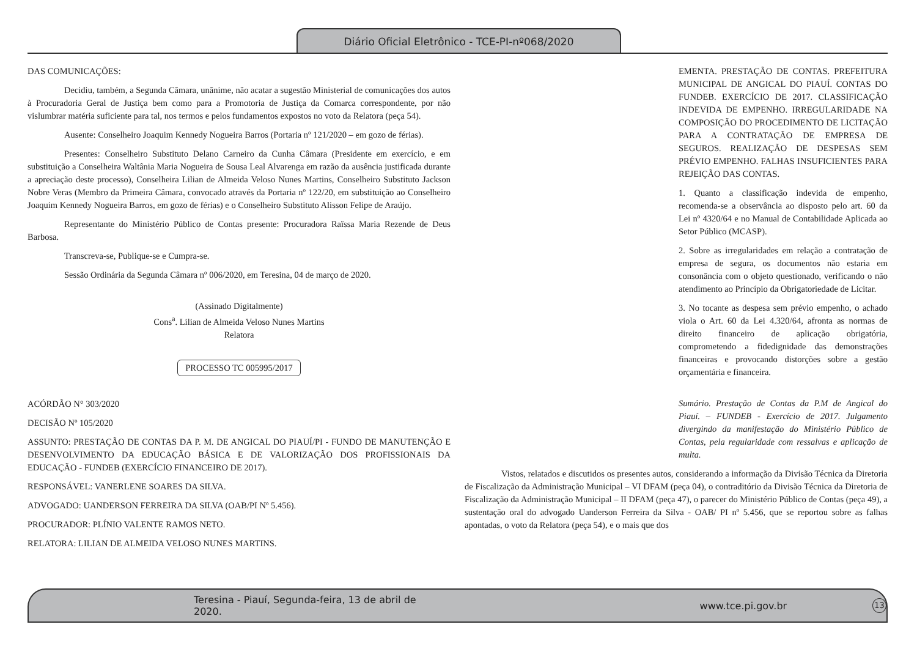Diário Oficial Eletrônico - TCE-PI-nº068/2020
DAS COMUNICAÇÕES:
Decidiu, também, a Segunda Câmara, unânime, não acatar a sugestão Ministerial de comunicações dos autos à Procuradoria Geral de Justiça bem como para a Promotoria de Justiça da Comarca correspondente, por não vislumbrar matéria suficiente para tal, nos termos e pelos fundamentos expostos no voto da Relatora (peça 54).
Ausente: Conselheiro Joaquim Kennedy Nogueira Barros (Portaria nº 121/2020 – em gozo de férias).
Presentes: Conselheiro Substituto Delano Carneiro da Cunha Câmara (Presidente em exercício, e em substituição a Conselheira Waltânia Maria Nogueira de Sousa Leal Alvarenga em razão da ausência justificada durante a apreciação deste processo), Conselheira Lilian de Almeida Veloso Nunes Martins, Conselheiro Substituto Jackson Nobre Veras (Membro da Primeira Câmara, convocado através da Portaria nº 122/20, em substituição ao Conselheiro Joaquim Kennedy Nogueira Barros, em gozo de férias) e o Conselheiro Substituto Alisson Felipe de Araújo.
Representante do Ministério Público de Contas presente: Procuradora Raïssa Maria Rezende de Deus Barbosa.
Transcreva-se, Publique-se e Cumpra-se.
Sessão Ordinária da Segunda Câmara nº 006/2020, em Teresina, 04 de março de 2020.
(Assinado Digitalmente)
Cons<sup>a</sup>. Lilian de Almeida Veloso Nunes Martins
Relatora
PROCESSO TC 005995/2017
ACÓRDÃO N° 303/2020
DECISÃO Nº 105/2020
ASSUNTO: PRESTAÇÃO DE CONTAS DA P. M. DE ANGICAL DO PIAUÍ/PI - FUNDO DE MANUTENÇÃO E DESENVOLVIMENTO DA EDUCAÇÃO BÁSICA E DE VALORIZAÇÃO DOS PROFISSIONAIS DA EDUCAÇÃO - FUNDEB (EXERCÍCIO FINANCEIRO DE 2017).
RESPONSÁVEL: VANERLENE SOARES DA SILVA.
ADVOGADO: UANDERSON FERREIRA DA SILVA (OAB/PI Nº 5.456).
PROCURADOR: PLÍNIO VALENTE RAMOS NETO.
RELATORA: LILIAN DE ALMEIDA VELOSO NUNES MARTINS.
EMENTA. PRESTAÇÃO DE CONTAS. PREFEITURA MUNICIPAL DE ANGICAL DO PIAUÍ. CONTAS DO FUNDEB. EXERCÍCIO DE 2017. CLASSIFICAÇÃO INDEVIDA DE EMPENHO. IRREGULARIDADE NA COMPOSIÇÃO DO PROCEDIMENTO DE LICITAÇÃO PARA A CONTRATAÇÃO DE EMPRESA DE SEGUROS. REALIZAÇÃO DE DESPESAS SEM PRÉVIO EMPENHO. FALHAS INSUFICIENTES PARA REJEIÇÃO DAS CONTAS.
1. Quanto a classificação indevida de empenho, recomenda-se a observância ao disposto pelo art. 60 da Lei nº 4320/64 e no Manual de Contabilidade Aplicada ao Setor Público (MCASP).
2. Sobre as irregularidades em relação a contratação de empresa de segura, os documentos não estaria em consonância com o objeto questionado, verificando o não atendimento ao Princípio da Obrigatoriedade de Licitar.
3. No tocante as despesa sem prévio empenho, o achado viola o Art. 60 da Lei 4.320/64, afronta as normas de direito financeiro de aplicação obrigatória, comprometendo a fidedignidade das demonstrações financeiras e provocando distorções sobre a gestão orçamentária e financeira.
Sumário. Prestação de Contas da P.M de Angical do Piauí. – FUNDEB - Exercício de 2017. Julgamento divergindo da manifestação do Ministério Público de Contas, pela regularidade com ressalvas e aplicação de multa.
Vistos, relatados e discutidos os presentes autos, considerando a informação da Divisão Técnica da Diretoria de Fiscalização da Administração Municipal – VI DFAM (peça 04), o contraditório da Divisão Técnica da Diretoria de Fiscalização da Administração Municipal – II DFAM (peça 47), o parecer do Ministério Público de Contas (peça 49), a sustentação oral do advogado Uanderson Ferreira da Silva - OAB/ PI nº 5.456, que se reportou sobre as falhas apontadas, o voto da Relatora (peça 54), e o mais que dos
Teresina - Piauí, Segunda-feira, 13 de abril de 2020. www.tce.pi.gov.br 13